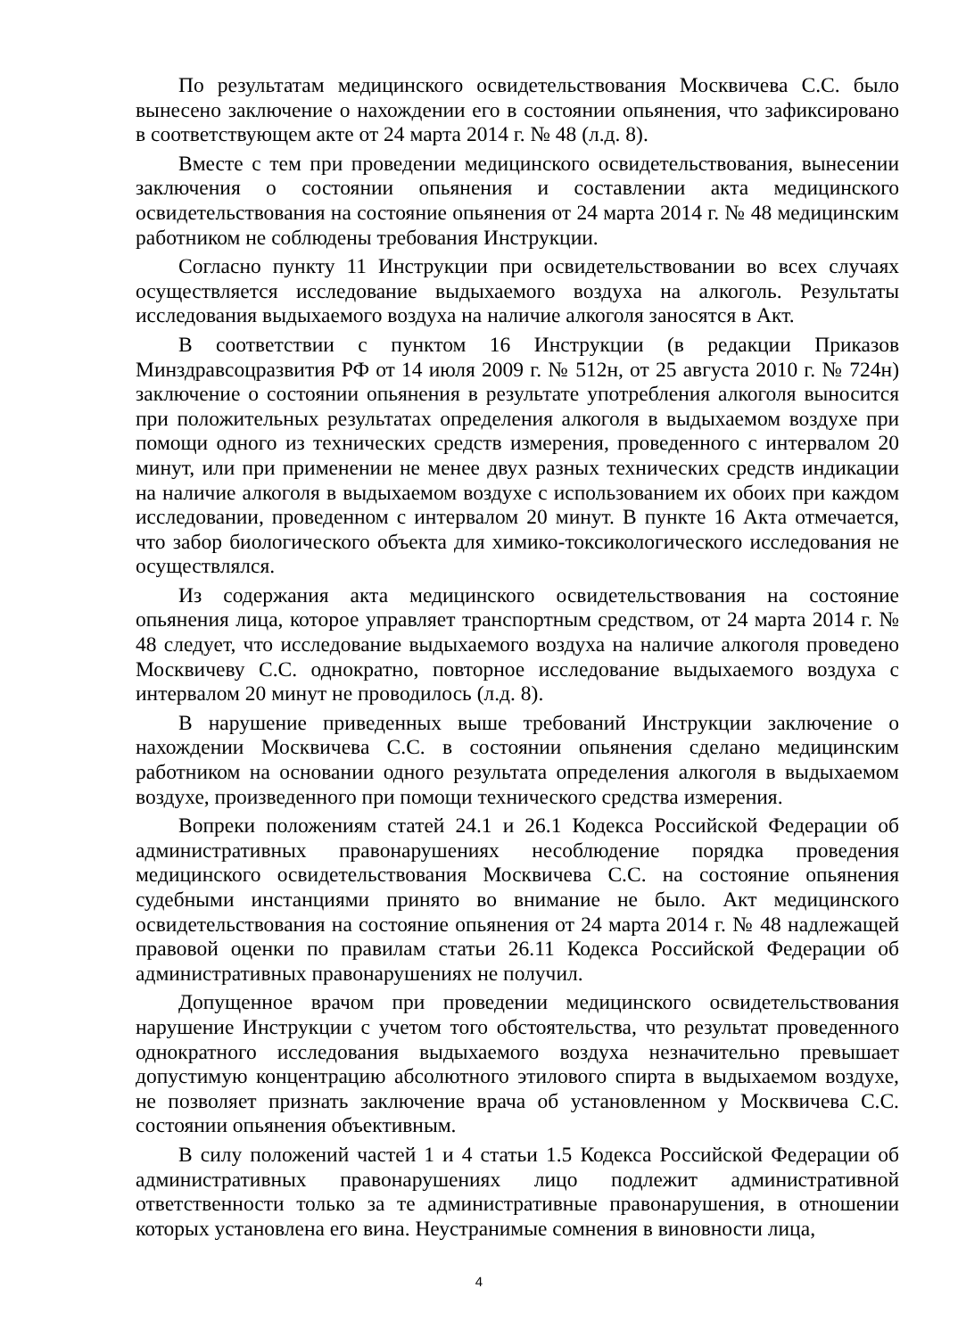По результатам медицинского освидетельствования Москвичева С.С. было вынесено заключение о нахождении его в состоянии опьянения, что зафиксировано в соответствующем акте от 24 марта 2014 г. № 48 (л.д. 8).
Вместе с тем при проведении медицинского освидетельствования, вынесении заключения о состоянии опьянения и составлении акта медицинского освидетельствования на состояние опьянения от 24 марта 2014 г. № 48 медицинским работником не соблюдены требования Инструкции.
Согласно пункту 11 Инструкции при освидетельствовании во всех случаях осуществляется исследование выдыхаемого воздуха на алкоголь. Результаты исследования выдыхаемого воздуха на наличие алкоголя заносятся в Акт.
В соответствии с пунктом 16 Инструкции (в редакции Приказов Минздравсоцразвития РФ от 14 июля 2009 г. № 512н, от 25 августа 2010 г. № 724н) заключение о состоянии опьянения в результате употребления алкоголя выносится при положительных результатах определения алкоголя в выдыхаемом воздухе при помощи одного из технических средств измерения, проведенного с интервалом 20 минут, или при применении не менее двух разных технических средств индикации на наличие алкоголя в выдыхаемом воздухе с использованием их обоих при каждом исследовании, проведенном с интервалом 20 минут. В пункте 16 Акта отмечается, что забор биологического объекта для химико-токсикологического исследования не осуществлялся.
Из содержания акта медицинского освидетельствования на состояние опьянения лица, которое управляет транспортным средством, от 24 марта 2014 г. № 48 следует, что исследование выдыхаемого воздуха на наличие алкоголя проведено Москвичеву С.С. однократно, повторное исследование выдыхаемого воздуха с интервалом 20 минут не проводилось (л.д. 8).
В нарушение приведенных выше требований Инструкции заключение о нахождении Москвичева С.С. в состоянии опьянения сделано медицинским работником на основании одного результата определения алкоголя в выдыхаемом воздухе, произведенного при помощи технического средства измерения.
Вопреки положениям статей 24.1 и 26.1 Кодекса Российской Федерации об административных правонарушениях несоблюдение порядка проведения медицинского освидетельствования Москвичева С.С. на состояние опьянения судебными инстанциями принято во внимание не было. Акт медицинского освидетельствования на состояние опьянения от 24 марта 2014 г. № 48 надлежащей правовой оценки по правилам статьи 26.11 Кодекса Российской Федерации об административных правонарушениях не получил.
Допущенное врачом при проведении медицинского освидетельствования нарушение Инструкции с учетом того обстоятельства, что результат проведенного однократного исследования выдыхаемого воздуха незначительно превышает допустимую концентрацию абсолютного этилового спирта в выдыхаемом воздухе, не позволяет признать заключение врача об установленном у Москвичева С.С. состоянии опьянения объективным.
В силу положений частей 1 и 4 статьи 1.5 Кодекса Российской Федерации об административных правонарушениях лицо подлежит административной ответственности только за те административные правонарушения, в отношении которых установлена его вина. Неустранимые сомнения в виновности лица,
4